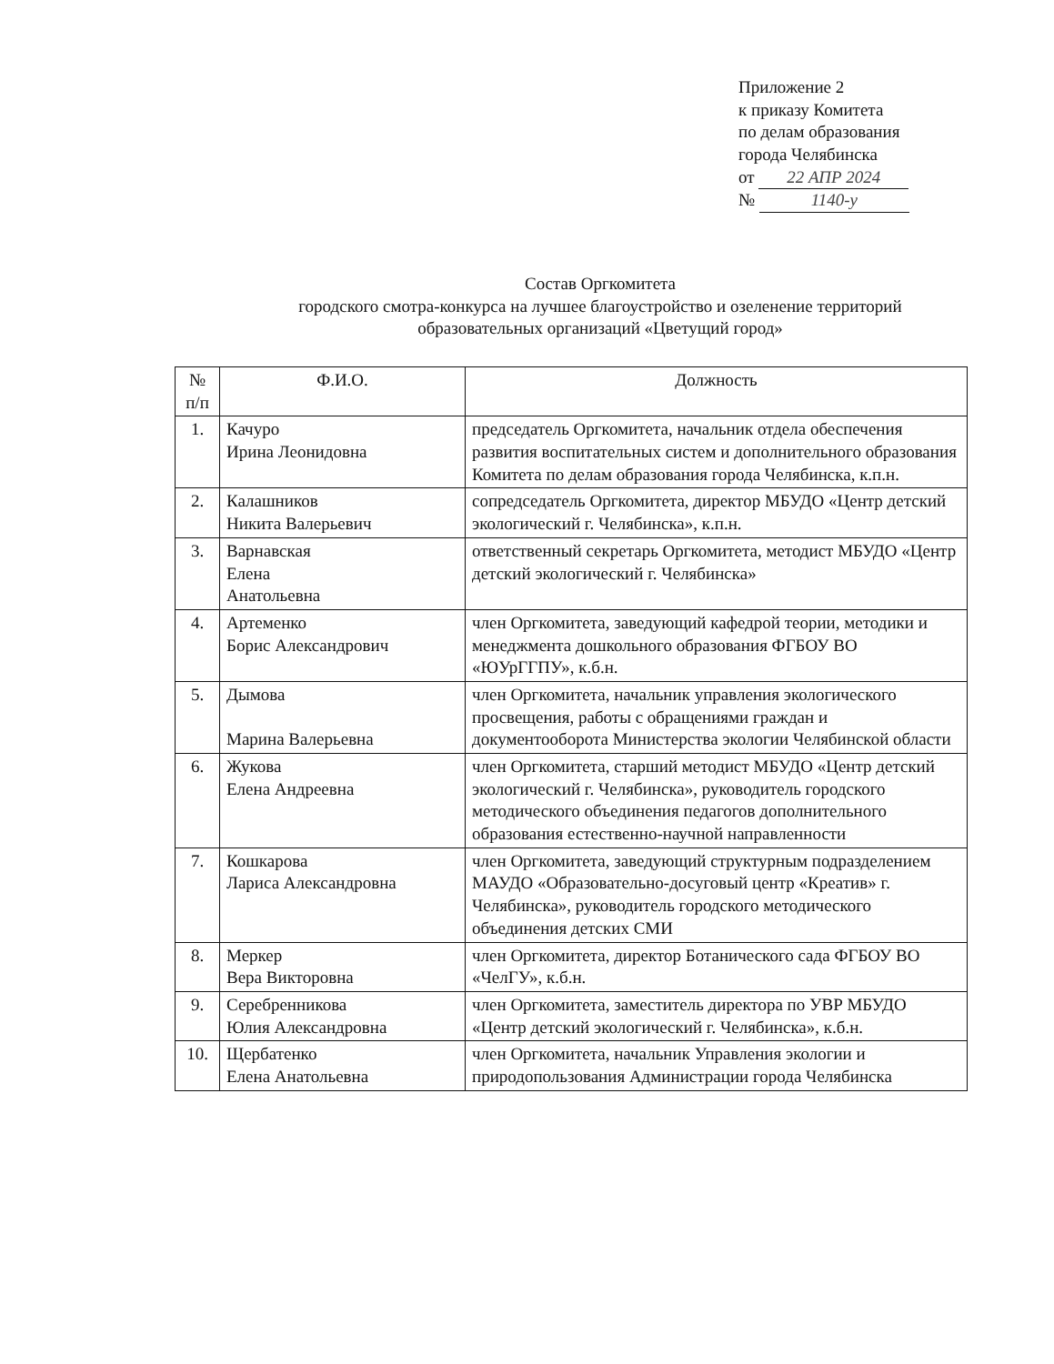Приложение 2
к приказу Комитета
по делам образования
города Челябинска
от 22 АПР 2024
№ 1140-у
Состав Оргкомитета
городского смотра-конкурса на лучшее благоустройство и озеленение территорий образовательных организаций «Цветущий город»
| № п/п | Ф.И.О. | Должность |
| --- | --- | --- |
| 1. | Качуро Ирина Леонидовна | председатель Оргкомитета, начальник отдела обеспечения развития воспитательных систем и дополнительного образования Комитета по делам образования города Челябинска, к.п.н. |
| 2. | Калашников Никита Валерьевич | сопредседатель Оргкомитета, директор МБУДО «Центр детский экологический г. Челябинска», к.п.н. |
| 3. | Варнавская Елена Анатольевна | ответственный секретарь Оргкомитета, методист МБУДО «Центр детский экологический г. Челябинска» |
| 4. | Артеменко Борис Александрович | член Оргкомитета, заведующий кафедрой теории, методики и менеджмента дошкольного образования ФГБОУ ВО «ЮУрГГПУ», к.б.н. |
| 5. | Дымова Марина Валерьевна | член Оргкомитета, начальник управления экологического просвещения, работы с обращениями граждан и документооборота Министерства экологии Челябинской области |
| 6. | Жукова Елена Андреевна | член Оргкомитета, старший методист МБУДО «Центр детский экологический г. Челябинска», руководитель городского методического объединения педагогов дополнительного образования естественно-научной направленности |
| 7. | Кошкарова Лариса Александровна | член Оргкомитета, заведующий структурным подразделением МАУДО «Образовательно-досуговый центр «Креатив» г. Челябинска», руководитель городского методического объединения детских СМИ |
| 8. | Меркер Вера Викторовна | член Оргкомитета, директор Ботанического сада ФГБОУ ВО «ЧелГУ», к.б.н. |
| 9. | Серебренникова Юлия Александровна | член Оргкомитета, заместитель директора по УВР МБУДО «Центр детский экологический г. Челябинска», к.б.н. |
| 10. | Щербатенко Елена Анатольевна | член Оргкомитета, начальник Управления экологии и природопользования Администрации города Челябинска |